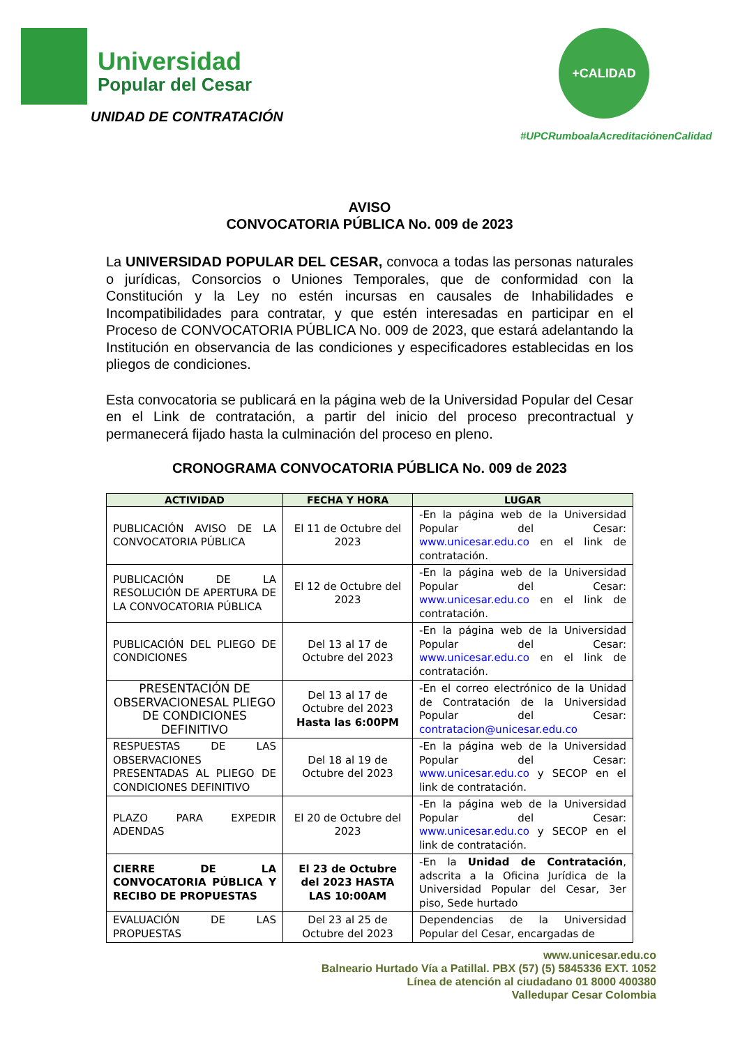Universidad
Popular del Cesar
UNIDAD DE CONTRATACIÓN
+CALIDAD
#UPCRumboalaAcreditaciónenCalidad
AVISO
CONVOCATORIA PÚBLICA No. 009 de 2023
La UNIVERSIDAD POPULAR DEL CESAR, convoca a todas las personas naturales o jurídicas, Consorcios o Uniones Temporales, que de conformidad con la Constitución y la Ley no estén incursas en causales de Inhabilidades e Incompatibilidades para contratar, y que estén interesadas en participar en el Proceso de CONVOCATORIA PÚBLICA No. 009 de 2023, que estará adelantando la Institución en observancia de las condiciones y especificadores establecidas en los pliegos de condiciones.
Esta convocatoria se publicará en la página web de la Universidad Popular del Cesar en el Link de contratación, a partir del inicio del proceso precontractual y permanecerá fijado hasta la culminación del proceso en pleno.
CRONOGRAMA CONVOCATORIA PÚBLICA No. 009 de 2023
| ACTIVIDAD | FECHA Y HORA | LUGAR |
| --- | --- | --- |
| PUBLICACIÓN AVISO DE LA CONVOCATORIA PÚBLICA | El 11 de Octubre del 2023 | -En la página web de la Universidad Popular del Cesar: www.unicesar.edu.co en el link de contratación. |
| PUBLICACIÓN DE LA RESOLUCIÓN DE APERTURA DE LA CONVOCATORIA PÚBLICA | El 12 de Octubre del 2023 | -En la página web de la Universidad Popular del Cesar: www.unicesar.edu.co en el link de contratación. |
| PUBLICACIÓN DEL PLIEGO DE CONDICIONES | Del 13 al 17 de Octubre del 2023 | -En la página web de la Universidad Popular del Cesar: www.unicesar.edu.co en el link de contratación. |
| PRESENTACIÓN DE OBSERVACIONESAL PLIEGO DE CONDICIONES DEFINITIVO | Del 13 al 17 de Octubre del 2023 Hasta las 6:00PM | -En el correo electrónico de la Unidad de Contratación de la Universidad Popular del Cesar: contratacion@unicesar.edu.co |
| RESPUESTAS DE LAS OBSERVACIONES PRESENTADAS AL PLIEGO DE CONDICIONES DEFINITIVO | Del 18 al 19 de Octubre del 2023 | -En la página web de la Universidad Popular del Cesar: www.unicesar.edu.co y SECOP en el link de contratación. |
| PLAZO PARA EXPEDIR ADENDAS | El 20 de Octubre del 2023 | -En la página web de la Universidad Popular del Cesar: www.unicesar.edu.co y SECOP en el link de contratación. |
| CIERRE DE LA CONVOCATORIA PÚBLICA Y RECIBO DE PROPUESTAS | El 23 de Octubre del 2023 HASTA LAS 10:00AM | -En la Unidad de Contratación , adscrita a la Oficina Jurídica de la Universidad Popular del Cesar, 3er piso, Sede hurtado |
| EVALUACIÓN DE LAS PROPUESTAS | Del 23 al 25 de Octubre del 2023 | Dependencias de la Universidad Popular del Cesar, encargadas de |
www.unicesar.edu.co
Balneario Hurtado Vía a Patillal. PBX (57) (5) 5845336 EXT. 1052
Línea de atención al ciudadano 01 8000 400380
Valledupar Cesar Colombia